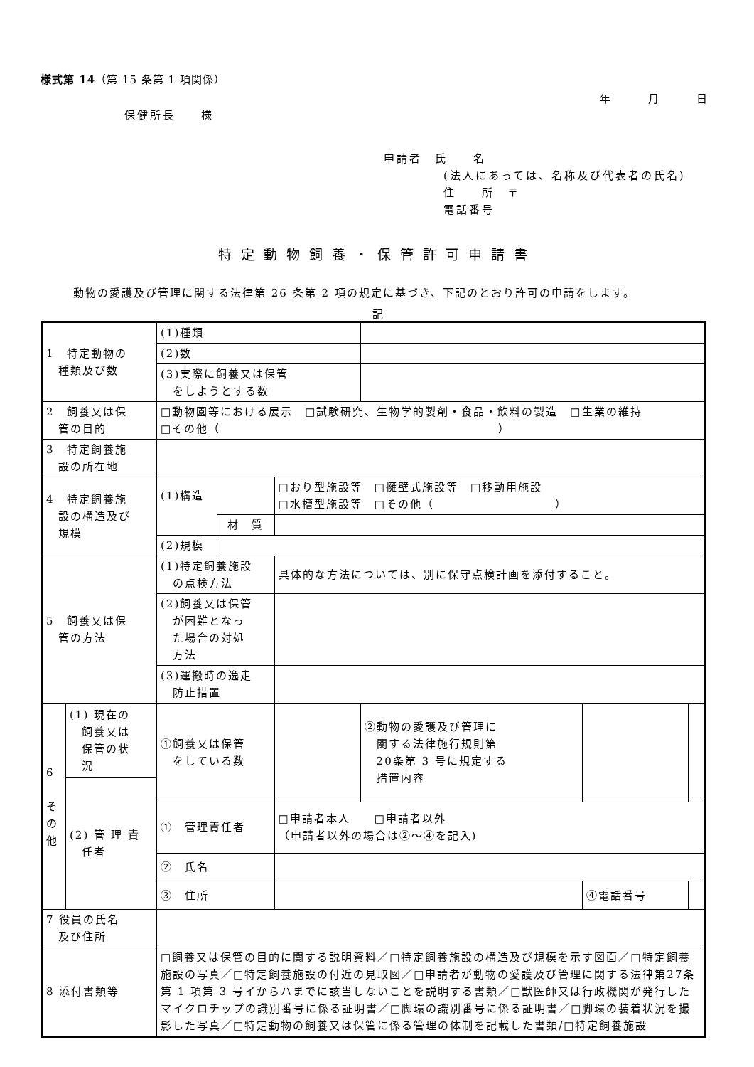様式第 14（第 15 条第 1 項関係）
年　　　月　　　日
保健所長　　様
申請者　氏　　名
(法人にあっては、名称及び代表者の氏名)
住　　所　〒
電話番号
特定動物飼養・保管許可申請書
動物の愛護及び管理に関する法律第 26 条第 2 項の規定に基づき、下記のとおり許可の申請をします。
記
| 1 特定動物の 種類及び数 | (1)種類 | | | | | |
| | (2)数 | | | | | |
| | (3)実際に飼養又は保管 をしようとする数 | | | | | |
| 2 飼養又は保 管の目的 | □動物園等における展示 □試験研究、生物学的製剤・食品・飲料の製造 □生業の維持 □その他（ ） | | | | | |
| 3 特定飼養施 設の所在地 | | | | | | |
| 4 特定飼養施 設の構造及び 規模 | (1)構造 | | □おり型施設等 □擁壁式施設等 □移動用施設 □水槽型施設等 □その他（ ） | | | |
| | | 材 質 | | | | |
| | (2)規模 | | | | | |
| 5 飼養又は保 管の方法 | (1)特定飼養施設 の点検方法 | | 具体的な方法については、別に保守点検計画を添付すること。 | | | |
| | (2)飼養又は保管 が困難となっ た場合の対処 方法 | | | | | |
| | (3)運搬時の逸走 防止措置 | | | | | |
| / 6 そ の 他 / (1) 現在の 飼養又は 保管の状 況 / / / (2) 管 理 責 任者 / | ①飼養又は保管 をしている数 | | | ②動物の愛護及び管理に 関する法律施行規則第 20条第 3 号に規定する 措置内容 | | |
| | ① 管理責任者 | | □申請者本人 □申請者以外 （申請者以外の場合は②～④を記入) | | | |
| | ② 氏名 | | | | | |
| | ③ 住所 | | | | ④電話番号 | |
| 7 役員の氏名 及び住所 | | | | | | |
| 8 添付書類等 | □飼養又は保管の目的に関する説明資料／□特定飼養施設の構造及び規模を示す図面／□特定飼養施設の写真／□特定飼養施設の付近の見取図／□申請者が動物の愛護及び管理に関する法律第27条第 1 項第 3 号イからハまでに該当しないことを説明する書類／□獣医師又は行政機関が発行したマイクロチップの識別番号に係る証明書／□脚環の識別番号に係る証明書／□脚環の装着状況を撮影した写真／□特定動物の飼養又は保管に係る管理の体制を記載した書類/□特定飼養施設 | | | | | |